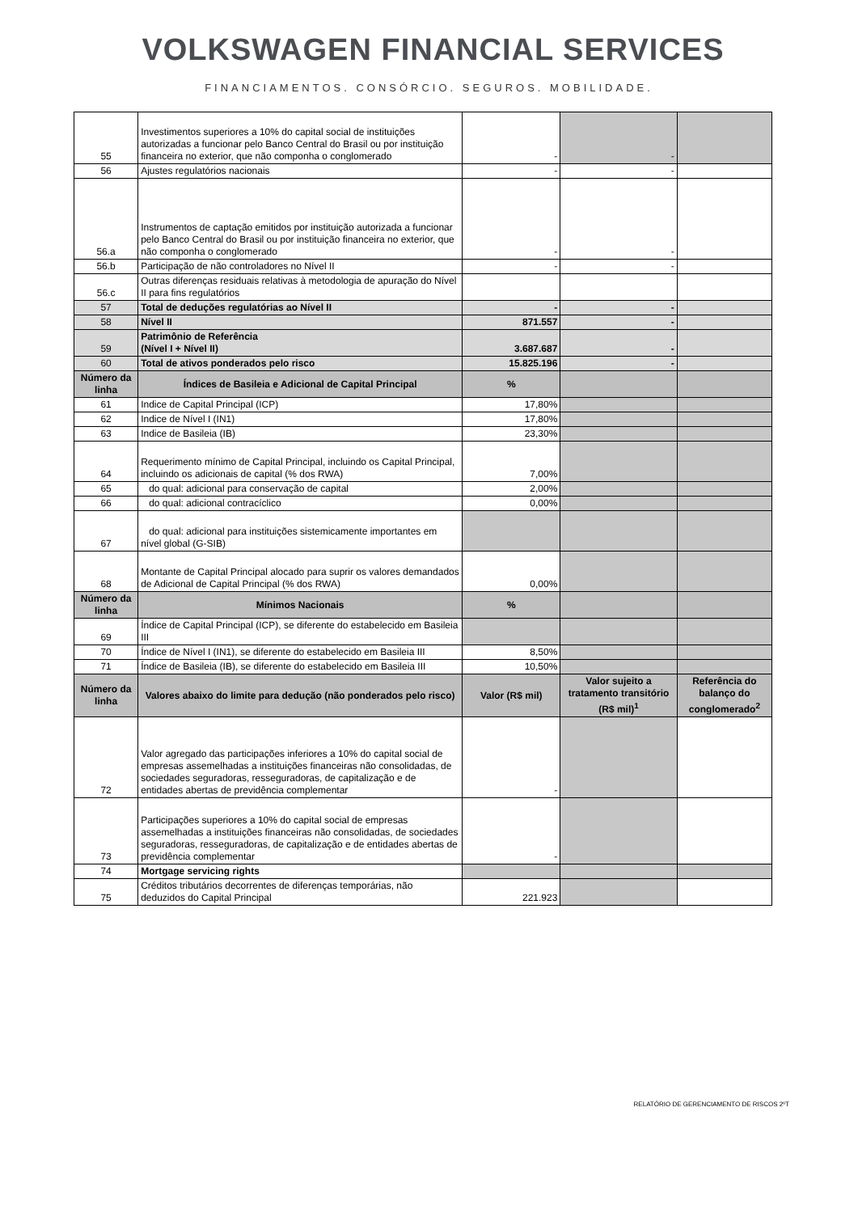VOLKSWAGEN FINANCIAL SERVICES
FINANCIAMENTOS. CONSÓRCIO. SEGUROS. MOBILIDADE.
| 55 | Investimentos superiores a 10% do capital social de instituições autorizadas a funcionar pelo Banco Central do Brasil ou por instituição financeira no exterior, que não componha o conglomerado | - | - | |
| 56 | Ajustes regulatórios nacionais | - | - | |
| 56.a | Instrumentos de captação emitidos por instituição autorizada a funcionar pelo Banco Central do Brasil ou por instituição financeira no exterior, que não componha o conglomerado | - | - | |
| 56.b | Participação de não controladores no Nível II | - | - | |
| 56.c | Outras diferenças residuais relativas à metodologia de apuração do Nível II para fins regulatórios | | | |
| 57 | Total de deduções regulatórias ao Nível II | - | - | |
| 58 | Nível II | 871.557 | - | |
| 59 | Patrimônio de Referência (Nível I + Nível II) | 3.687.687 | - | |
| 60 | Total de ativos ponderados pelo risco | 15.825.196 | - | |
| Número da linha | Índices de Basileia e Adicional de Capital Principal | % | | |
| 61 | Indice de Capital Principal (ICP) | 17,80% | | |
| 62 | Indice de Nível I (IN1) | 17,80% | | |
| 63 | Indice de Basileia (IB) | 23,30% | | |
| 64 | Requerimento mínimo de Capital Principal, incluindo os Capital Principal, incluindo os adicionais de capital (% dos RWA) | 7,00% | | |
| 65 | do qual: adicional para conservação de capital | 2,00% | | |
| 66 | do qual: adicional contracíclico | 0,00% | | |
| 67 | do qual: adicional para instituições sistemicamente importantes em nível global (G-SIB) | | | |
| 68 | Montante de Capital Principal alocado para suprir os valores demandados de Adicional de Capital Principal (% dos RWA) | 0,00% | | |
| Número da linha | Mínimos Nacionais | % | | |
| 69 | Índice de Capital Principal (ICP), se diferente do estabelecido em Basileia III | | | |
| 70 | Índice de Nível I (IN1), se diferente do estabelecido em Basileia III | 8,50% | | |
| 71 | Índice de Basileia (IB), se diferente do estabelecido em Basileia III | 10,50% | | |
| Número da linha | Valores abaixo do limite para dedução (não ponderados pelo risco) | Valor (R$ mil) | Valor sujeito a tratamento transitório (R$ mil)<sup>1</sup> | Referência do balanço do conglomerado<sup>2</sup> |
| 72 | Valor agregado das participações inferiores a 10% do capital social de empresas assemelhadas a instituições financeiras não consolidadas, de sociedades seguradoras, resseguradoras, de capitalização e de entidades abertas de previdência complementar | - | | |
| 73 | Participações superiores a 10% do capital social de empresas assemelhadas a instituições financeiras não consolidadas, de sociedades seguradoras, resseguradoras, de capitalização e de entidades abertas de previdência complementar | - | | |
| 74 | Mortgage servicing rights | | | |
| 75 | Créditos tributários decorrentes de diferenças temporárias, não deduzidos do Capital Principal | 221.923 | | |
RELATÓRIO DE GERENCIAMENTO DE RISCOS 2ºT